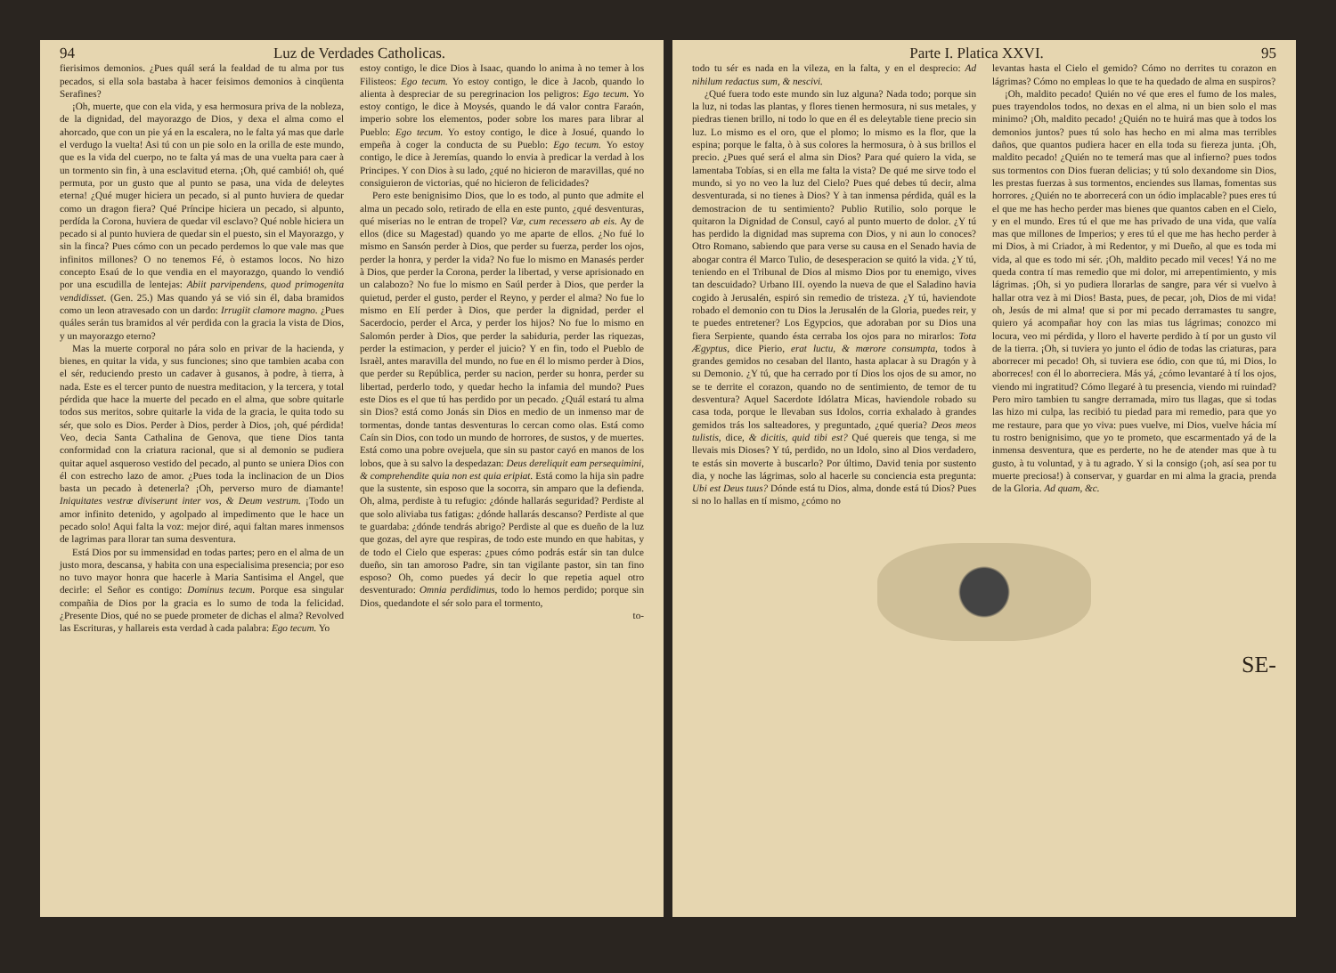94 Luz de Verdades Catholicas.
fierisimos demonios. ¿Pues quál será la fealdad de tu alma por tus pecados, si ella sola bastaba à hacer feisimos demonios à cinqüenta Serafines?
¡Oh, muerte, que con ela vida, y esa hermosura priva de la nobleza, de la dignidad, del mayorazgo de Dios, y dexa el alma como el ahorcado, que con un pie yá en la escalera, no le falta yá mas que darle el verdugo la vuelta! Asi tú con un pie solo en la orilla de este mundo, que es la vida del cuerpo, no te falta yá mas de una vuelta para caer à un tormento sin fin, à una esclavitud eterna. ¡Oh, qué cambió! oh, qué permuta, por un gusto que al punto se pasa, una vida de deleytes eterna! ¿Qué muger hiciera un pecado, si al punto huviera de quedar como un dragon fiera? Qué Príncipe hiciera un pecado, si alpunto, perdída la Corona, huviera de quedar vil esclavo? Qué noble hiciera un pecado si al punto huviera de quedar sin el puesto, sin el Mayorazgo, y sin la finca? Pues cómo con un pecado perdemos lo que vale mas que infinitos millones? O no tenemos Fé, ò estamos locos. No hizo concepto Esaú de lo que vendia en el mayorazgo, quando lo vendió por una escudilla de lentejas: Abiit parvipendens, quod primogenita vendidisset. (Gen. 25.) Mas quando yá se vió sin él, daba bramidos como un leon atravesado con un dardo: Irrugiit clamore magno. ¿Pues quáles serán tus bramidos al vér perdida con la gracia la vista de Dios, y un mayorazgo eterno?
Mas la muerte corporal no pára solo en privar de la hacienda, y bienes, en quitar la vida, y sus funciones; sino que tambien acaba con el sér, reduciendo presto un cadaver à gusanos, à podre, à tierra, à nada. Este es el tercer punto de nuestra meditacion, y la tercera, y total pérdida que hace la muerte del pecado en el alma, que sobre quitarle todos sus meritos, sobre quitarle la vida de la gracia, le quita todo su sér, que solo es Dios. Perder à Dios, perder à Dios, ¡oh, qué pérdida! Veo, decia Santa Cathalina de Genova, que tiene Dios tanta conformidad con la criatura racional, que si al demonio se pudiera quitar aquel asqueroso vestido del pecado, al punto se uniera Dios con él con estrecho lazo de amor. ¿Pues toda la inclinacion de un Dios basta un pecado à detenerla? ¡Oh, perverso muro de diamante! Iniquitates vestræ diviserunt inter vos, & Deum vestrum. ¡Todo un amor infinito detenido, y agolpado al impedimento que le hace un pecado solo! Aqui falta la voz: mejor diré, aqui faltan mares inmensos de lagrimas para llorar tan suma desventura.
Está Dios por su immensidad en todas partes; pero en el alma de un justo mora, descansa, y habita con una especialisima presencia; por eso no tuvo mayor honra que hacerle à Maria Santisima el Angel, que decirle: el Señor es contigo: Dominus tecum. Porque esa singular compañia de Dios por la gracia es lo sumo de toda la felicidad. ¿Presente Dios, qué no se puede prometer de dichas el alma? Revolved las Escrituras, y hallareis esta verdad à cada palabra: Ego tecum. Yo
estoy contigo, le dice Dios à Isaac, quando lo anima à no temer à los Filisteos: Ego tecum. Yo estoy contigo, le dice à Jacob, quando lo alienta à despreciar de su peregrinacion los peligros: Ego tecum. Yo estoy contigo, le dice à Moysés, quando le dá valor contra Faraón, imperio sobre los elementos, poder sobre los mares para librar al Pueblo: Ego tecum. Yo estoy contigo, le dice à Josué, quando lo empeña à coger la conducta de su Pueblo: Ego tecum. Yo estoy contigo, le dice à Jeremías, quando lo envia à predicar la verdad à los Principes. Y con Dios à su lado, ¿qué no hicieron de maravillas, qué no consiguieron de victorias, qué no hicieron de felicidades?
Pero este benignisimo Dios, que lo es todo, al punto que admite el alma un pecado solo, retirado de ella en este punto, ¿qué desventuras, qué miserias no le entran de tropel? Væ, cum recessero ab eis. Ay de ellos (dice su Magestad) quando yo me aparte de ellos. ¿No fué lo mismo en Sansón perder à Dios, que perder su fuerza, perder los ojos, perder la honra, y perder la vida? No fue lo mismo en Manasés perder à Dios, que perder la Corona, perder la libertad, y verse aprisionado en un calabozo? No fue lo mismo en Saúl perder à Dios, que perder la quietud, perder el gusto, perder el Reyno, y perder el alma? No fue lo mismo en Elí perder à Dios, que perder la dignidad, perder el Sacerdocio, perder el Arca, y perder los hijos? No fue lo mismo en Salomón perder à Dios, que perder la sabiduria, perder las riquezas, perder la estimacion, y perder el juicio? Y en fin, todo el Pueblo de Israèl, antes maravilla del mundo, no fue en él lo mismo perder à Dios, que perder su República, perder su nacion, perder su honra, perder su libertad, perderlo todo, y quedar hecho la infamia del mundo? Pues este Dios es el que tú has perdido por un pecado. ¿Quál estará tu alma sin Dios? está como Jonás sin Dios en medio de un inmenso mar de tormentas, donde tantas desventuras lo cercan como olas. Está como Caín sin Dios, con todo un mundo de horrores, de sustos, y de muertes. Está como una pobre ovejuela, que sin su pastor cayó en manos de los lobos, que à su salvo la despedazan: Deus dereliquit eam persequimini, & comprehendite quia non est quia eripiat. Está como la hija sin padre que la sustente, sin esposo que la socorra, sin amparo que la defienda. Oh, alma, perdiste à tu refugio: ¿dónde hallarás seguridad? Perdiste al que solo aliviaba tus fatigas: ¿dónde hallarás descanso? Perdiste al que te guardaba: ¿dónde tendrás abrigo? Perdiste al que es dueño de la luz que gozas, del ayre que respiras, de todo este mundo en que habitas, y de todo el Cielo que esperas: ¿pues cómo podrás estár sin tan dulce dueño, sin tan amoroso Padre, sin tan vigilante pastor, sin tan fino esposo? Oh, como puedes yá decir lo que repetia aquel otro desventurado: Omnia perdidimus, todo lo hemos perdido; porque sin Dios, quedandote el sér solo para el tormento,
to-
Parte I. Platica XXVI. 95
todo tu sér es nada en la vileza, en la falta, y en el desprecio: Ad nihilum redactus sum, & nescivi.
¿Qué fuera todo este mundo sin luz alguna? Nada todo; porque sin la luz, ni todas las plantas, y flores tienen hermosura, ni sus metales, y piedras tienen brillo, ni todo lo que en él es deleytable tiene precio sin luz. Lo mismo es el oro, que el plomo; lo mismo es la flor, que la espina; porque le falta, ò à sus colores la hermosura, ò à sus brillos el precio. ¿Pues qué será el alma sin Dios? Para qué quiero la vida, se lamentaba Tobías, si en ella me falta la vista? De qué me sirve todo el mundo, si yo no veo la luz del Cielo? Pues qué debes tú decir, alma desventurada, si no tienes à Dios? Y à tan inmensa pérdida, quál es la demostracion de tu sentimiento? Publio Rutilio, solo porque le quitaron la Dignidad de Consul, cayó al punto muerto de dolor. ¿Y tú has perdido la dignidad mas suprema con Dios, y ni aun lo conoces? Otro Romano, sabiendo que para verse su causa en el Senado havia de abogar contra él Marco Tulio, de desesperacion se quitó la vida. ¿Y tú, teniendo en el Tribunal de Dios al mismo Dios por tu enemigo, vives tan descuidado? Urbano III. oyendo la nueva de que el Saladino havia cogido à Jerusalén, espiró sin remedio de tristeza. ¿Y tú, haviendote robado el demonio con tu Dios la Jerusalén de la Gloria, puedes reir, y te puedes entretener? Los Egypcios, que adoraban por su Dios una fiera Serpiente, quando ésta cerraba los ojos para no mirarlos: Tota Ægyptus, dice Pierio, erat luctu, & mœrore consumpta, todos à grandes gemidos no cesaban del llanto, hasta aplacar à su Dragón y à su Demonio. ¿Y tú, que ha cerrado por tí Dios los ojos de su amor, no se te derrite el corazon, quando no de sentimiento, de temor de tu desventura? Aquel Sacerdote Idólatra Micas, haviendole robado su casa toda, porque le llevaban sus Idolos, corria exhalado à grandes gemidos trás los salteadores, y preguntado, ¿qué queria? Deos meos tulistis, dice, & dicitis, quid tibi est? Qué quereis que tenga, si me llevais mis Dioses? Y tú, perdido, no un Idolo, sino al Dios verdadero, te estás sin moverte à buscarlo? Por último, David tenia por sustento dia, y noche las lágrimas, solo al hacerle su conciencia esta pregunta: Ubi est Deus tuus? Dónde está tu Dios, alma, donde está tú Dios? Pues si no lo hallas en tí mismo, ¿cómo no
levantas hasta el Cielo el gemido? Cómo no derrites tu corazon en lágrimas? Cómo no empleas lo que te ha quedado de alma en suspiros?
¡Oh, maldito pecado! Quién no vé que eres el fumo de los males, pues trayendolos todos, no dexas en el alma, ni un bien solo el mas minimo? ¡Oh, maldito pecado! ¿Quién no te huirá mas que à todos los demonios juntos? pues tú solo has hecho en mi alma mas terribles daños, que quantos pudiera hacer en ella toda su fiereza junta. ¡Oh, maldito pecado! ¿Quién no te temerá mas que al infierno? pues todos sus tormentos con Dios fueran delicias; y tú solo dexandome sin Dios, les prestas fuerzas à sus tormentos, enciendes sus llamas, fomentas sus horrores. ¿Quién no te aborrecerá con un ódio implacable? pues eres tú el que me has hecho perder mas bienes que quantos caben en el Cielo, y en el mundo. Eres tú el que me has privado de una vida, que valía mas que millones de Imperios; y eres tú el que me has hecho perder à mi Dios, à mi Criador, à mi Redentor, y mi Dueño, al que es toda mi vida, al que es todo mi sér. ¡Oh, maldito pecado mil veces! Yá no me queda contra tí mas remedio que mi dolor, mi arrepentimiento, y mis lágrimas. ¡Oh, si yo pudiera llorarlas de sangre, para vér si vuelvo à hallar otra vez à mi Dios! Basta, pues, de pecar, ¡oh, Dios de mi vida! oh, Jesús de mi alma! que si por mi pecado derramastes tu sangre, quiero yá acompañar hoy con las mias tus lágrimas; conozco mi locura, veo mi pérdida, y lloro el haverte perdido à tí por un gusto vil de la tierra. ¡Oh, si tuviera yo junto el ódio de todas las criaturas, para aborrecer mi pecado! Oh, si tuviera ese ódio, con que tú, mi Dios, lo aborreces! con él lo aborreciera. Más yá, ¿cómo levantaré à tí los ojos, viendo mi ingratitud? Cómo llegaré à tu presencia, viendo mi ruindad? Pero miro tambien tu sangre derramada, miro tus llagas, que si todas las hizo mi culpa, las recibió tu piedad para mi remedio, para que yo me restaure, para que yo viva: pues vuelve, mi Dios, vuelve hácia mí tu rostro benignisimo, que yo te prometo, que escarmentado yá de la inmensa desventura, que es perderte, no he de atender mas que à tu gusto, à tu voluntad, y à tu agrado. Y si la consigo (¡oh, así sea por tu muerte preciosa!) à conservar, y guardar en mi alma la gracia, prenda de la Gloria. Ad quam, &c.
SE-